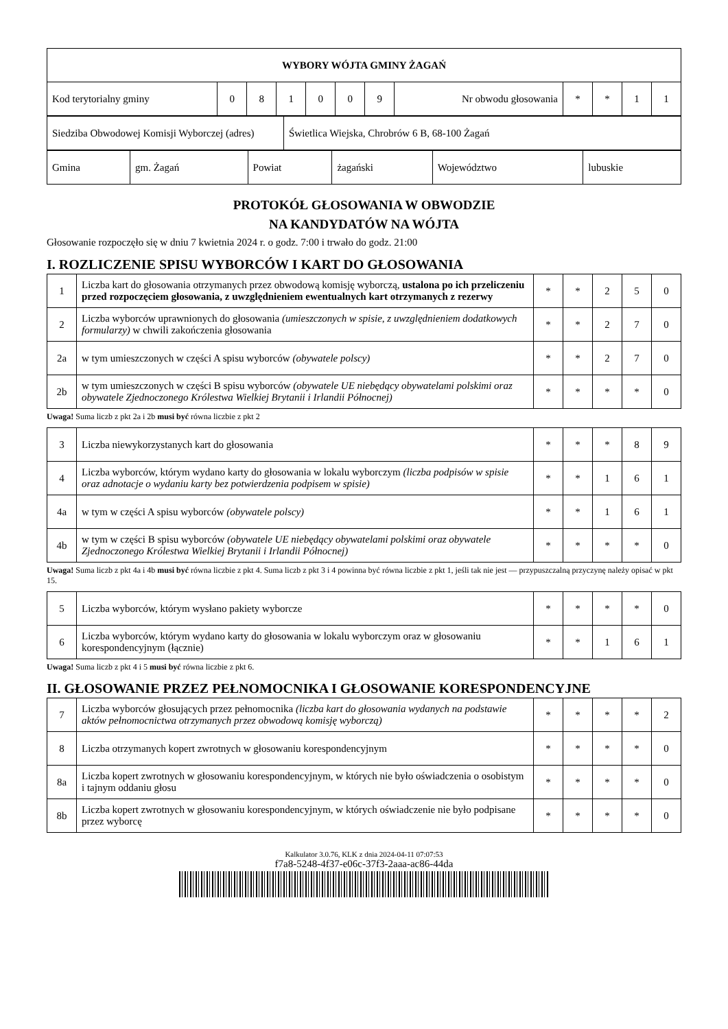| WYBORY WÓJTA GMINY ŻAGAŃ | | | | | | | | | | | |
| --- | --- | --- | --- | --- | --- | --- | --- | --- | --- | --- | --- |
| Kod terytorialny gminy | 0 | 8 | 1 | 0 | 0 | 9 | Nr obwodu głosowania | * | * | 1 | 1 |
| Siedziba Obwodowej Komisji Wyborczej (adres) | Świetlica Wiejska, Chrobrów 6 B, 68-100 Żagań |
| Gmina | gm. Żagań | Powiat | żagański | Województwo | lubuskie |
PROTOKÓŁ GŁOSOWANIA W OBWODZIE
NA KANDYDATÓW NA WÓJTA
Głosowanie rozpoczęło się w dniu 7 kwietnia 2024 r. o godz. 7:00 i trwało do godz. 21:00
I. ROZLICZENIE SPISU WYBORCÓW I KART DO GŁOSOWANIA
| 1 | Liczba kart do głosowania otrzymanych przez obwodową komisję wyborczą, ustalona po ich przeliczeniu przed rozpoczęciem głosowania, z uwzględnieniem ewentualnych kart otrzymanych z rezerwy | * | * | 2 | 5 | 0 |
| 2 | Liczba wyborców uprawnionych do głosowania (umieszczonych w spisie, z uwzględnieniem dodatkowych formularzy) w chwili zakończenia głosowania | * | * | 2 | 7 | 0 |
| 2a | w tym umieszczonych w części A spisu wyborców (obywatele polscy) | * | * | 2 | 7 | 0 |
| 2b | w tym umieszczonych w części B spisu wyborców (obywatele UE niebędący obywatelami polskimi oraz obywatele Zjednoczonego Królestwa Wielkiej Brytanii i Irlandii Północnej) | * | * | * | * | 0 |
Uwaga! Suma liczb z pkt 2a i 2b musi być równa liczbie z pkt 2
| 3 | Liczba niewykorzystanych kart do głosowania | * | * | * | 8 | 9 |
| 4 | Liczba wyborców, którym wydano karty do głosowania w lokalu wyborczym (liczba podpisów w spisie oraz adnotacje o wydaniu karty bez potwierdzenia podpisem w spisie) | * | * | 1 | 6 | 1 |
| 4a | w tym w części A spisu wyborców (obywatele polscy) | * | * | 1 | 6 | 1 |
| 4b | w tym w części B spisu wyborców (obywatele UE niebędący obywatelami polskimi oraz obywatele Zjednoczonego Królestwa Wielkiej Brytanii i Irlandii Północnej) | * | * | * | * | 0 |
Uwaga! Suma liczb z pkt 4a i 4b musi być równa liczbie z pkt 4. Suma liczb z pkt 3 i 4 powinna być równa liczbie z pkt 1, jeśli tak nie jest — przypuszczalną przyczynę należy opisać w pkt 15.
| 5 | Liczba wyborców, którym wysłano pakiety wyborcze | * | * | * | * | 0 |
| 6 | Liczba wyborców, którym wydano karty do głosowania w lokalu wyborczym oraz w głosowaniu korespondencyjnym (łącznie) | * | * | 1 | 6 | 1 |
Uwaga! Suma liczb z pkt 4 i 5 musi być równa liczbie z pkt 6.
II. GŁOSOWANIE PRZEZ PEŁNOMOCNIKA I GŁOSOWANIE KORESPONDENCYJNE
| 7 | Liczba wyborców głosujących przez pełnomocnika (liczba kart do głosowania wydanych na podstawie aktów pełnomocnictwa otrzymanych przez obwodową komisję wyborczą) | * | * | * | * | 2 |
| 8 | Liczba otrzymanych kopert zwrotnych w głosowaniu korespondencyjnym | * | * | * | * | 0 |
| 8a | Liczba kopert zwrotnych w głosowaniu korespondencyjnym, w których nie było oświadczenia o osobistym i tajnym oddaniu głosu | * | * | * | * | 0 |
| 8b | Liczba kopert zwrotnych w głosowaniu korespondencyjnym, w których oświadczenie nie było podpisane przez wyborcę | * | * | * | * | 0 |
Kalkulator 3.0.76, KLK z dnia 2024-04-11 07:07:53
f7a8-5248-4f37-e06c-37f3-2aaa-ac86-44da